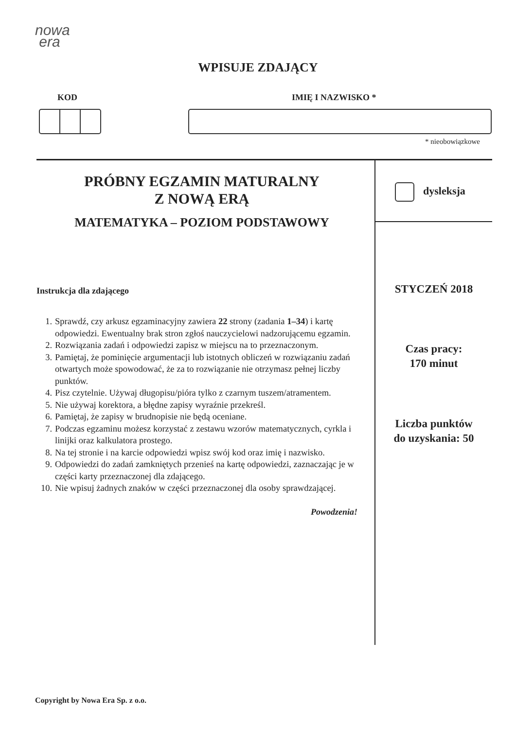nowa
era
WPISUJE ZDAJĄCY
KOD IMIĘ I NAZWISKO *
* nieobowiązkowe
PRÓBNY EGZAMIN MATURALNY
Z NOWĄ ERĄ
MATEMATYKA – POZIOM PODSTAWOWY
Instrukcja dla zdającego
1. Sprawdź, czy arkusz egzaminacyjny zawiera 22 strony (zadania 1–34) i kartę odpowiedzi. Ewentualny brak stron zgłoś nauczycielowi nadzorującemu egzamin.
2. Rozwiązania zadań i odpowiedzi zapisz w miejscu na to przeznaczonym.
3. Pamiętaj, że pominięcie argumentacji lub istotnych obliczeń w rozwiązaniu zadań otwartych może spowodować, że za to rozwiązanie nie otrzymasz pełnej liczby punktów.
4. Pisz czytelnie. Używaj długopisu/pióra tylko z czarnym tuszem/atramentem.
5. Nie używaj korektora, a błędne zapisy wyraźnie przekreśl.
6. Pamiętaj, że zapisy w brudnopisie nie będą oceniane.
7. Podczas egzaminu możesz korzystać z zestawu wzorów matematycznych, cyrkla i linijki oraz kalkulatora prostego.
8. Na tej stronie i na karcie odpowiedzi wpisz swój kod oraz imię i nazwisko.
9. Odpowiedzi do zadań zamkniętych przenieś na kartę odpowiedzi, zaznaczając je w części karty przeznaczonej dla zdającego.
10.
Nie wpisuj żadnych znaków w części przeznaczonej dla osoby sprawdzającej.
Powodzenia!
dysleksja
STYCZEŃ 2018
Czas pracy:
170 minut
Liczba punktów
do uzyskania: 50
Copyright by Nowa Era Sp. z o.o.